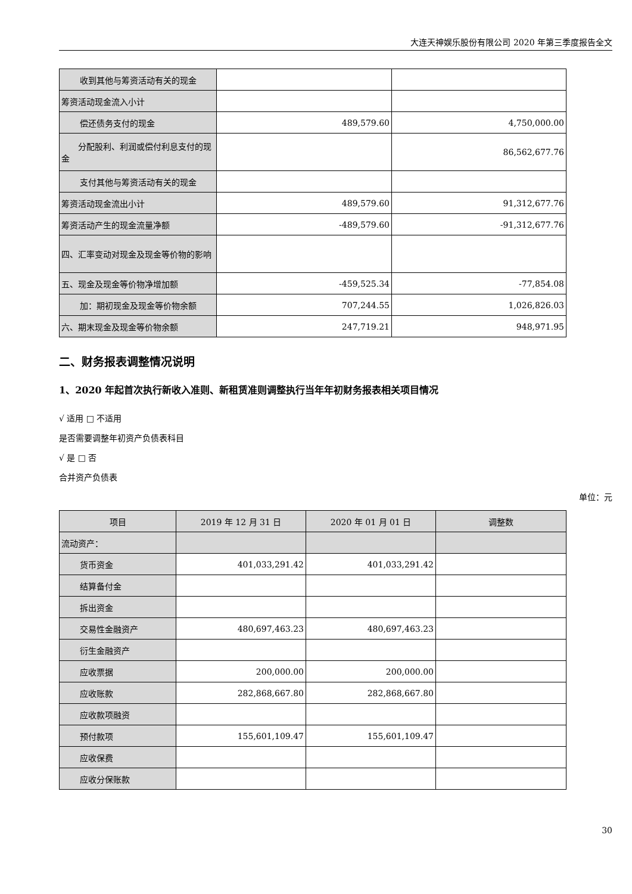大连天神娱乐股份有限公司 2020 年第三季度报告全文
| 收到其他与筹资活动有关的现金 | | |
| 筹资活动现金流入小计 | | |
| 偿还债务支付的现金 | 489,579.60 | 4,750,000.00 |
| 分配股利、利润或偿付利息支付的现金 | | 86,562,677.76 |
| 支付其他与筹资活动有关的现金 | | |
| 筹资活动现金流出小计 | 489,579.60 | 91,312,677.76 |
| 筹资活动产生的现金流量净额 | -489,579.60 | -91,312,677.76 |
| 四、汇率变动对现金及现金等价物的影响 | | |
| 五、现金及现金等价物净增加额 | -459,525.34 | -77,854.08 |
| 加：期初现金及现金等价物余额 | 707,244.55 | 1,026,826.03 |
| 六、期末现金及现金等价物余额 | 247,719.21 | 948,971.95 |
二、财务报表调整情况说明
1、2020 年起首次执行新收入准则、新租赁准则调整执行当年年初财务报表相关项目情况
√ 适用 □ 不适用
是否需要调整年初资产负债表科目
√ 是 □ 否
合并资产负债表
单位：元
| 项目 | 2019 年 12 月 31 日 | 2020 年 01 月 01 日 | 调整数 |
| --- | --- | --- | --- |
| 流动资产： | | | |
| 货币资金 | 401,033,291.42 | 401,033,291.42 | |
| 结算备付金 | | | |
| 拆出资金 | | | |
| 交易性金融资产 | 480,697,463.23 | 480,697,463.23 | |
| 衍生金融资产 | | | |
| 应收票据 | 200,000.00 | 200,000.00 | |
| 应收账款 | 282,868,667.80 | 282,868,667.80 | |
| 应收款项融资 | | | |
| 预付款项 | 155,601,109.47 | 155,601,109.47 | |
| 应收保费 | | | |
| 应收分保账款 | | | |
30